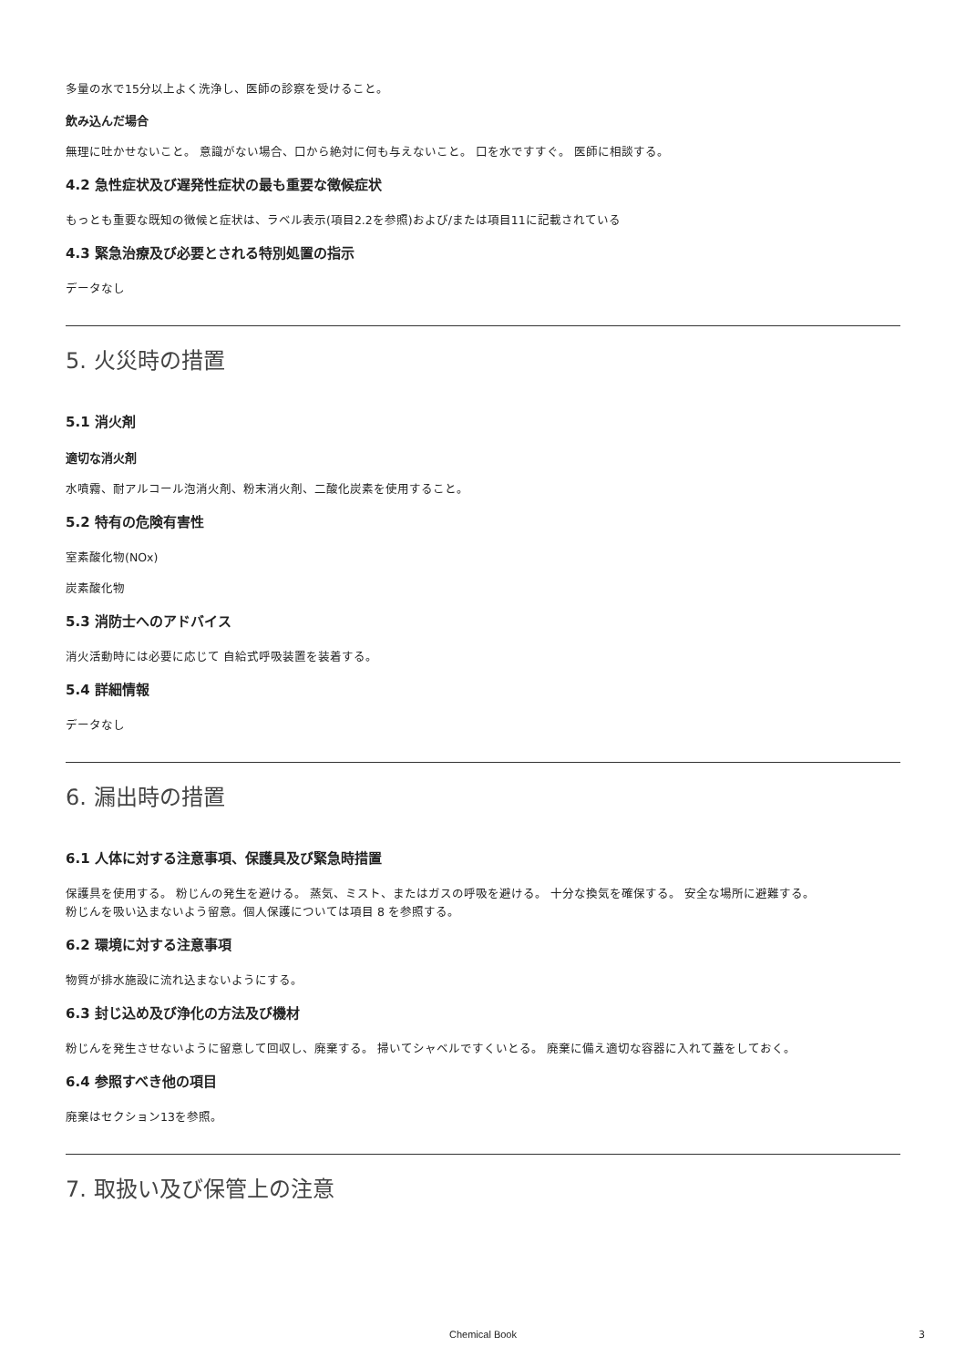多量の水で15分以上よく洗浄し、医師の診察を受けること。
飲み込んだ場合
無理に吐かせないこと。 意識がない場合、口から絶対に何も与えないこと。 口を水ですすぐ。 医師に相談する。
4.2 急性症状及び遅発性症状の最も重要な徴候症状
もっとも重要な既知の徴候と症状は、ラベル表示(項目2.2を参照)および/または項目11に記載されている
4.3 緊急治療及び必要とされる特別処置の指示
データなし
5. 火災時の措置
5.1 消火剤
適切な消火剤
水噴霧、耐アルコール泡消火剤、粉末消火剤、二酸化炭素を使用すること。
5.2 特有の危険有害性
室素酸化物(NOx)
炭素酸化物
5.3 消防士へのアドバイス
消火活動時には必要に応じて 自給式呼吸装置を装着する。
5.4 詳細情報
データなし
6. 漏出時の措置
6.1 人体に対する注意事項、保護具及び緊急時措置
保護具を使用する。 粉じんの発生を避ける。 蒸気、ミスト、またはガスの呼吸を避ける。 十分な換気を確保する。 安全な場所に避難する。
粉じんを吸い込まないよう留意。個人保護については項目 8 を参照する。
6.2 環境に対する注意事項
物質が排水施設に流れ込まないようにする。
6.3 封じ込め及び浄化の方法及び機材
粉じんを発生させないように留意して回収し、廃棄する。 掃いてシャベルですくいとる。 廃棄に備え適切な容器に入れて蓋をしておく。
6.4 参照すべき他の項目
廃棄はセクション13を参照。
7. 取扱い及び保管上の注意
Chemical Book 3